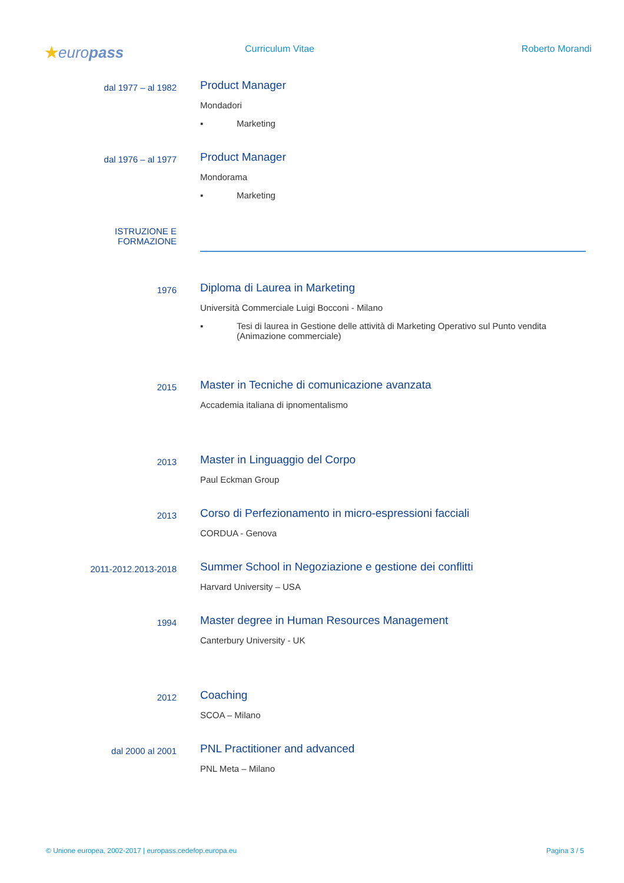★europass
Curriculum Vitae Roberto Morandi
dal 1977 – al 1982
Product Manager
Mondadori
▪ Marketing
dal 1976 – al 1977
Product Manager
Mondorama
▪ Marketing
ISTRUZIONE E
FORMAZIONE
1976
Diploma di Laurea in Marketing
Università Commerciale Luigi Bocconi - Milano
▪ Tesi di laurea in Gestione delle attività di Marketing Operativo sul Punto vendita
(Animazione commerciale)
2015
Master in Tecniche di comunicazione avanzata
Accademia italiana di ipnomentalismo
2013
Master in Linguaggio del Corpo
Paul Eckman Group
2013
Corso di Perfezionamento in micro-espressioni facciali
CORDUA - Genova
2011-2012.2013-2018
Summer School in Negoziazione e gestione dei conflitti
Harvard University – USA
1994
Master degree in Human Resources Management
Canterbury University - UK
2012
Coaching
SCOA – Milano
dal 2000 al 2001
PNL Practitioner and advanced
PNL Meta – Milano
© Unione europea, 2002-2017 | europass.cedefop.europa.eu Pagina 3 / 5